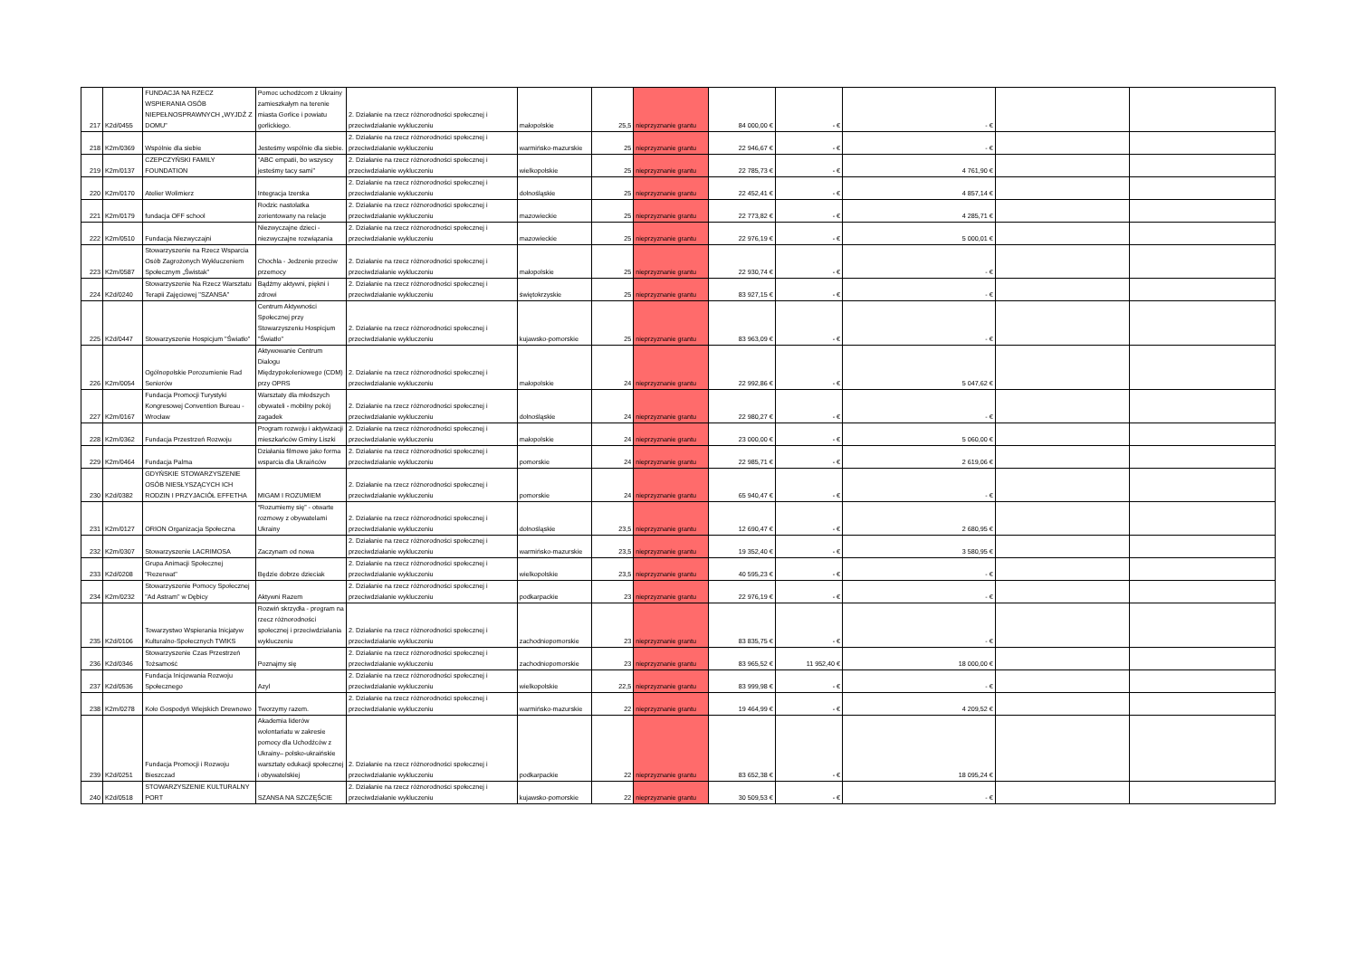| 217 | K2d/0455 | FUNDACJA NA RZECZ WSPIERANIA OSÓB NIEPEŁNOSPRAWNYCH „WYJDŹ Z DOMU” | Pomoc uchodźcom z Ukrainy zamieszkałym na terenie miasta Gorlice i powiatu gorlickiego. | 2. Działanie na rzecz różnorodności społecznej i przeciwdziałanie wykluczeniu | małopolskie | 25,5 | nieprzyznanie grantu | 84 000,00 € | - € | - € | | |
| 218 | K2m/0369 | Wspólnie dla siebie | Jesteśmy wspólnie dla siebie. | 2. Działanie na rzecz różnorodności społecznej i przeciwdziałanie wykluczeniu | warmińsko-mazurskie | 25 | nieprzyznanie grantu | 22 946,67 € | - € | - € | | |
| 219 | K2m/0137 | CZEPCZYŃSKI FAMILY FOUNDATION | "ABC empatii, bo wszyscy jesteśmy tacy sami" | 2. Działanie na rzecz różnorodności społecznej i przeciwdziałanie wykluczeniu | wielkopolskie | 25 | nieprzyznanie grantu | 22 785,73 € | - € | 4 761,90 € | | |
| 220 | K2m/0170 | Atelier Wolimierz | Integracja Izerska | 2. Działanie na rzecz różnorodności społecznej i przeciwdziałanie wykluczeniu | dolnośląskie | 25 | nieprzyznanie grantu | 22 452,41 € | - € | 4 857,14 € | | |
| 221 | K2m/0179 | fundacja OFF school | Rodzic nastolatka zorientowany na relacje | 2. Działanie na rzecz różnorodności społecznej i przeciwdziałanie wykluczeniu | mazowieckie | 25 | nieprzyznanie grantu | 22 773,82 € | - € | 4 285,71 € | | |
| 222 | K2m/0510 | Fundacja Niezwyczajni | Niezwyczajne dzieci - niezwyczajne rozwiązania | 2. Działanie na rzecz różnorodności społecznej i przeciwdziałanie wykluczeniu | mazowieckie | 25 | nieprzyznanie grantu | 22 976,19 € | - € | 5 000,01 € | | |
| 223 | K2m/0587 | Stowarzyszenie na Rzecz Wsparcia Osób Zagrożonych Wykluczeniem Społecznym „Świstak” | Chochla - Jedzenie przeciw przemocy | 2. Działanie na rzecz różnorodności społecznej i przeciwdziałanie wykluczeniu | małopolskie | 25 | nieprzyznanie grantu | 22 930,74 € | - € | - € | | |
| 224 | K2d/0240 | Stowarzyszenie Na Rzecz Warsztatu Terapii Zajęciowej "SZANSA" | Bądźmy aktywni, piękni i zdrowi | 2. Działanie na rzecz różnorodności społecznej i przeciwdziałanie wykluczeniu | świętokrzyskie | 25 | nieprzyznanie grantu | 83 927,15 € | - € | - € | | |
| 225 | K2d/0447 | Stowarzyszenie Hospicjum "Światło" | Centrum Aktywności Społecznej przy Stowarzyszeniu Hospicjum "Światło" | 2. Działanie na rzecz różnorodności społecznej i przeciwdziałanie wykluczeniu | kujawsko-pomorskie | 25 | nieprzyznanie grantu | 83 963,09 € | - € | - € | | |
| 226 | K2m/0054 | Ogólnopolskie Porozumienie Rad Seniorów | Aktywowanie Centrum Dialogu Międzypokoleniowego (CDM) przy OPRS | 2. Działanie na rzecz różnorodności społecznej i przeciwdziałanie wykluczeniu | małopolskie | 24 | nieprzyznanie grantu | 22 992,86 € | - € | 5 047,62 € | | |
| 227 | K2m/0167 | Fundacja Promocji Turystyki Kongresowej Convention Bureau - Wrocław | Warsztaty dla młodszych obywateli - mobilny pokój zagadek | 2. Działanie na rzecz różnorodności społecznej i przeciwdziałanie wykluczeniu | dolnośląskie | 24 | nieprzyznanie grantu | 22 980,27 € | - € | - € | | |
| 228 | K2m/0362 | Fundacja Przestrzeń Rozwoju | Program rozwoju i aktywizacji mieszkańców Gminy Liszki | 2. Działanie na rzecz różnorodności społecznej i przeciwdziałanie wykluczeniu | małopolskie | 24 | nieprzyznanie grantu | 23 000,00 € | - € | 5 060,00 € | | |
| 229 | K2m/0464 | Fundacja Palma | Działania filmowe jako forma wsparcia dla Ukraińców | 2. Działanie na rzecz różnorodności społecznej i przeciwdziałanie wykluczeniu | pomorskie | 24 | nieprzyznanie grantu | 22 985,71 € | - € | 2 619,06 € | | |
| 230 | K2d/0382 | GDYŃSKIE STOWARZYSZENIE OSÓB NIESŁYSZĄCYCH ICH RODZIN I PRZYJACIÓŁ EFFETHA | MIGAM I ROZUMIEM | 2. Działanie na rzecz różnorodności społecznej i przeciwdziałanie wykluczeniu | pomorskie | 24 | nieprzyznanie grantu | 65 940,47 € | - € | - € | | |
| 231 | K2m/0127 | ORION Organizacja Społeczna | “Rozumiemy się” - otwarte rozmowy z obywatelami Ukrainy | 2. Działanie na rzecz różnorodności społecznej i przeciwdziałanie wykluczeniu | dolnośląskie | 23,5 | nieprzyznanie grantu | 12 690,47 € | - € | 2 680,95 € | | |
| 232 | K2m/0307 | Stowarzyszenie LACRIMOSA | Zaczynam od nowa | 2. Działanie na rzecz różnorodności społecznej i przeciwdziałanie wykluczeniu | warmińsko-mazurskie | 23,5 | nieprzyznanie grantu | 19 352,40 € | - € | 3 580,95 € | | |
| 233 | K2d/0208 | Grupa Animacji Społecznej "Rezerwat" | Będzie dobrze dzieciak | 2. Działanie na rzecz różnorodności społecznej i przeciwdziałanie wykluczeniu | wielkopolskie | 23,5 | nieprzyznanie grantu | 40 595,23 € | - € | - € | | |
| 234 | K2m/0232 | Stowarzyszenie Pomocy Społecznej "Ad Astram" w Dębicy | Aktywni Razem | 2. Działanie na rzecz różnorodności społecznej i przeciwdziałanie wykluczeniu | podkarpackie | 23 | nieprzyznanie grantu | 22 976,19 € | - € | - € | | |
| 235 | K2d/0106 | Towarzystwo Wspierania Inicjatyw Kulturalno-Społecznych TWIKS | Rozwiń skrzydła - program na rzecz różnorodności społecznej i przeciwdziałania wykluczeniu | 2. Działanie na rzecz różnorodności społecznej i przeciwdziałanie wykluczeniu | zachodniopomorskie | 23 | nieprzyznanie grantu | 83 835,75 € | - € | - € | | |
| 236 | K2d/0346 | Stowarzyszenie Czas Przestrzeń Tożsamość | Poznajmy się | 2. Działanie na rzecz różnorodności społecznej i przeciwdziałanie wykluczeniu | zachodniopomorskie | 23 | nieprzyznanie grantu | 83 965,52 € | 11 952,40 € | 18 000,00 € | | |
| 237 | K2d/0536 | Fundacja Inicjowania Rozwoju Społecznego | Azyl | 2. Działanie na rzecz różnorodności społecznej i przeciwdziałanie wykluczeniu | wielkopolskie | 22,5 | nieprzyznanie grantu | 83 999,98 € | - € | - € | | |
| 238 | K2m/0278 | Koło Gospodyń Wiejskich Drewnowo | Tworzymy razem. | 2. Działanie na rzecz różnorodności społecznej i przeciwdziałanie wykluczeniu | warmińsko-mazurskie | 22 | nieprzyznanie grantu | 19 464,99 € | - € | 4 209,52 € | | |
| 239 | K2d/0251 | Fundacja Promocji i Rozwoju Bieszczad | Akademia liderów wolontariatu w zakresie pomocy dla Uchodźców z Ukrainy– polsko-ukraińskie warsztaty edukacji społecznej i obywatelskiej | 2. Działanie na rzecz różnorodności społecznej i przeciwdziałanie wykluczeniu | podkarpackie | 22 | nieprzyznanie grantu | 83 652,38 € | - € | 18 095,24 € | | |
| 240 | K2d/0518 | STOWARZYSZENIE KULTURALNY PORT | SZANSA NA SZCZĘŚCIE | 2. Działanie na rzecz różnorodności społecznej i przeciwdziałanie wykluczeniu | kujawsko-pomorskie | 22 | nieprzyznanie grantu | 30 509,53 € | - € | - € | | |